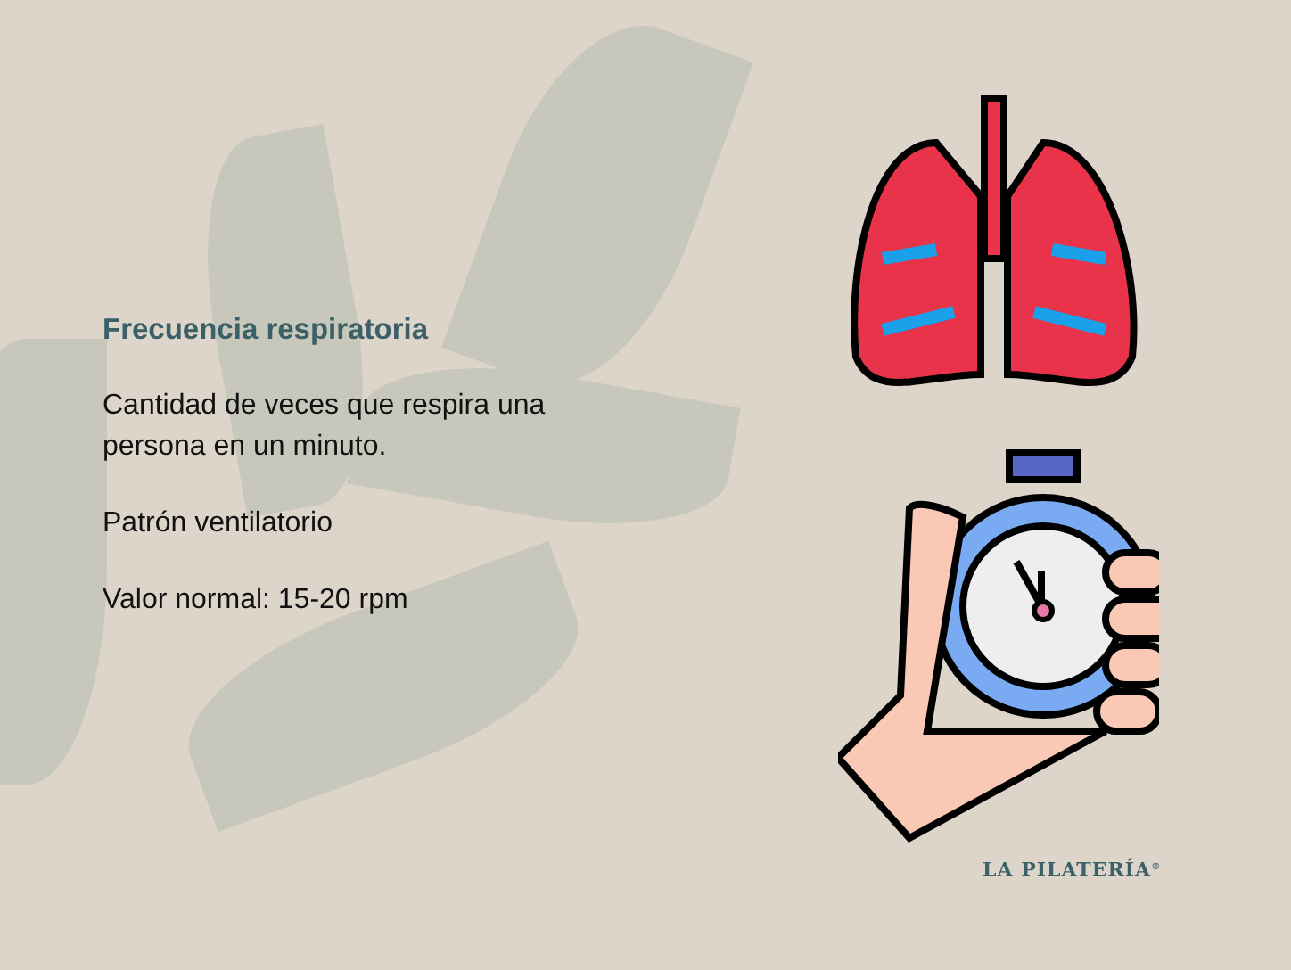Frecuencia respiratoria
Cantidad de veces que respira una persona en un minuto.
Patrón ventilatorio
Valor normal: 15-20 rpm
LA PILATERÍA<sup>®</sup>